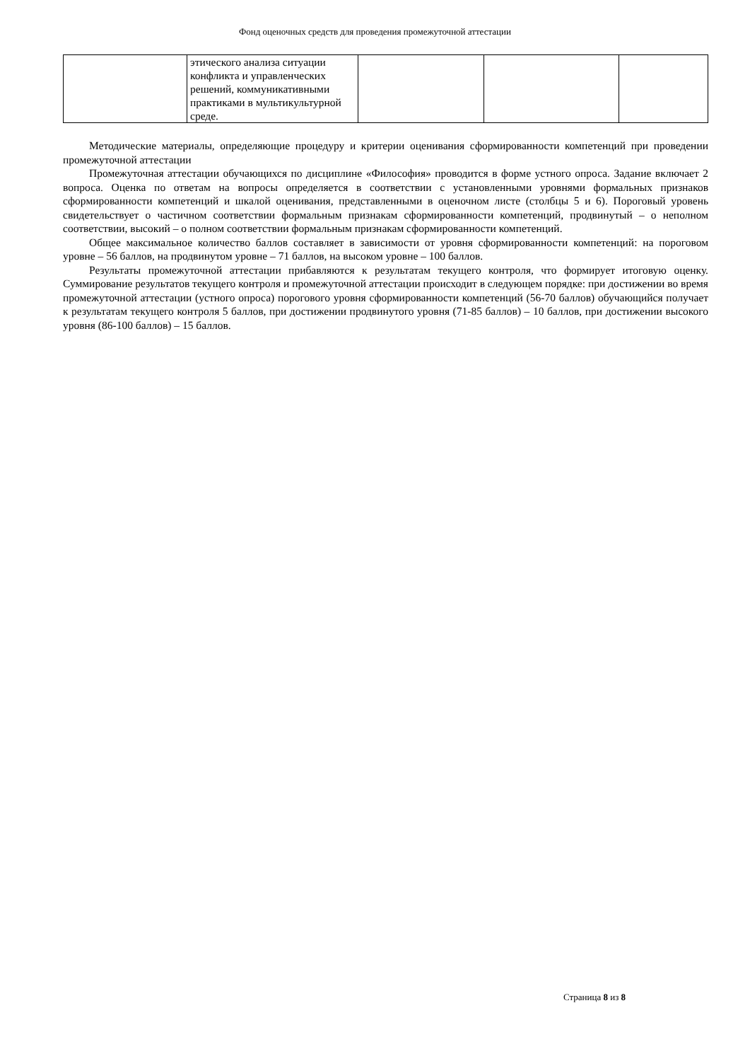Фонд оценочных средств для проведения промежуточной аттестации
| | этического анализа ситуации конфликта и управленческих решений, коммуникативными практиками в мультикультурной среде. | | | |
Методические материалы, определяющие процедуру и критерии оценивания сформированности компетенций при проведении промежуточной аттестации
Промежуточная аттестации обучающихся по дисциплине «Философия» проводится в форме устного опроса. Задание включает 2 вопроса. Оценка по ответам на вопросы определяется в соответствии с установленными уровнями формальных признаков сформированности компетенций и шкалой оценивания, представленными в оценочном листе (столбцы 5 и 6). Пороговый уровень свидетельствует о частичном соответствии формальным признакам сформированности компетенций, продвинутый – о неполном соответствии, высокий – о полном соответствии формальным признакам сформированности компетенций.
Общее максимальное количество баллов составляет в зависимости от уровня сформированности компетенций: на пороговом уровне – 56 баллов, на продвинутом уровне – 71 баллов, на высоком уровне – 100 баллов.
Результаты промежуточной аттестации прибавляются к результатам текущего контроля, что формирует итоговую оценку. Суммирование результатов текущего контроля и промежуточной аттестации происходит в следующем порядке: при достижении во время промежуточной аттестации (устного опроса) порогового уровня сформированности компетенций (56-70 баллов) обучающийся получает к результатам текущего контроля 5 баллов, при достижении продвинутого уровня (71-85 баллов) – 10 баллов, при достижении высокого уровня (86-100 баллов) – 15 баллов.
Страница 8 из 8